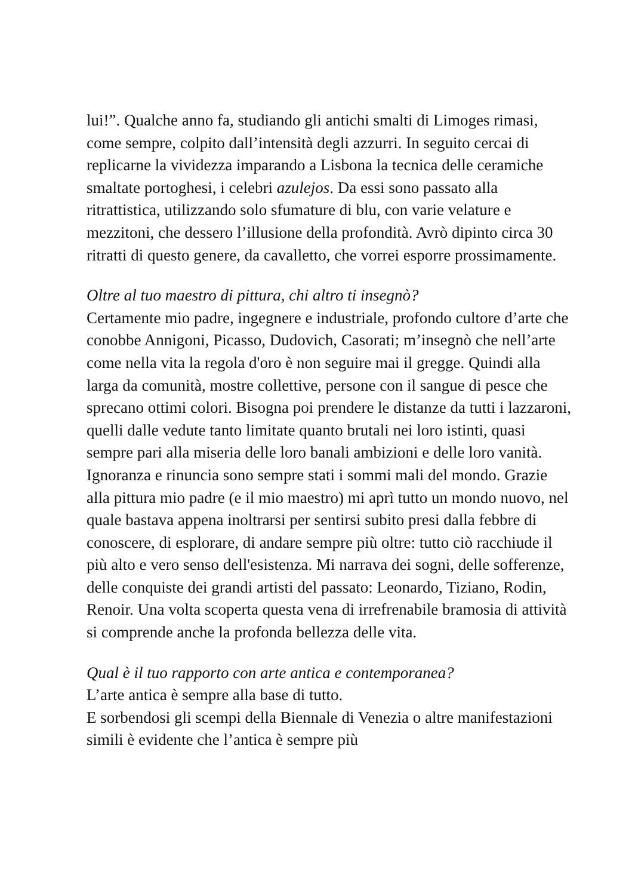lui!”. Qualche anno fa, studiando gli antichi smalti di Limoges rimasi, come sempre, colpito dall’intensità degli azzurri. In seguito cercai di replicarne la vividezza imparando a Lisbona la tecnica delle ceramiche smaltate portoghesi, i celebri azulejos. Da essi sono passato alla ritrattistica, utilizzando solo sfumature di blu, con varie velature e mezzitoni, che dessero l’illusione della profondità. Avrò dipinto circa 30 ritratti di questo genere, da cavalletto, che vorrei esporre prossimamente.
Oltre al tuo maestro di pittura, chi altro ti insegnò?
Certamente mio padre, ingegnere e industriale, profondo cultore d’arte che conobbe Annigoni, Picasso, Dudovich, Casorati; m’insegnò che nell’arte come nella vita la regola d'oro è non seguire mai il gregge. Quindi alla larga da comunità, mostre collettive, persone con il sangue di pesce che sprecano ottimi colori. Bisogna poi prendere le distanze da tutti i lazzaroni, quelli dalle vedute tanto limitate quanto brutali nei loro istinti, quasi sempre pari alla miseria delle loro banali ambizioni e delle loro vanità. Ignoranza e rinuncia sono sempre stati i sommi mali del mondo. Grazie alla pittura mio padre (e il mio maestro) mi aprì tutto un mondo nuovo, nel quale bastava appena inoltrarsi per sentirsi subito presi dalla febbre di conoscere, di esplorare, di andare sempre più oltre: tutto ciò racchiude il più alto e vero senso dell'esistenza. Mi narrava dei sogni, delle sofferenze, delle conquiste dei grandi artisti del passato: Leonardo, Tiziano, Rodin, Renoir. Una volta scoperta questa vena di irrefrenabile bramosia di attività si comprende anche la profonda bellezza delle vita.
Qual è il tuo rapporto con arte antica e contemporanea?
L’arte antica è sempre alla base di tutto.
E sorbendosi gli scempi della Biennale di Venezia o altre manifestazioni simili è evidente che l’antica è sempre più